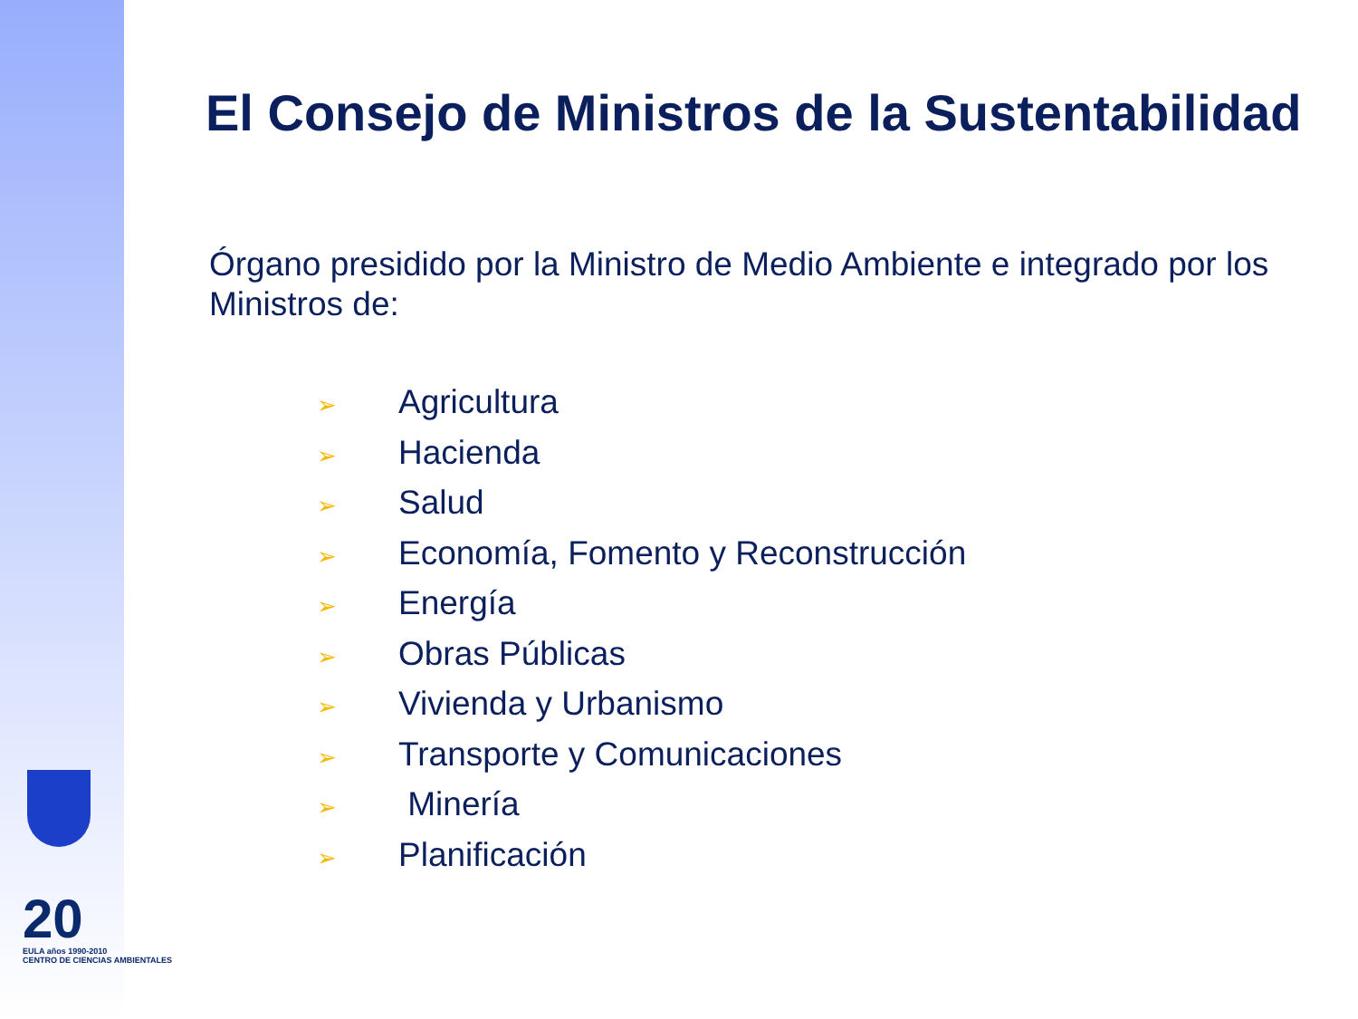20
EULA años 1990-2010
CENTRO DE CIENCIAS AMBIENTALES
El Consejo de Ministros de la Sustentabilidad
Órgano presidido por la Ministro de Medio Ambiente e integrado por los Ministros de:
➢ Agricultura
➢ Hacienda
➢ Salud
➢ Economía, Fomento y Reconstrucción
➢ Energía
➢ Obras Públicas
➢ Vivienda y Urbanismo
➢ Transporte y Comunicaciones
➢ Minería
➢ Planificación